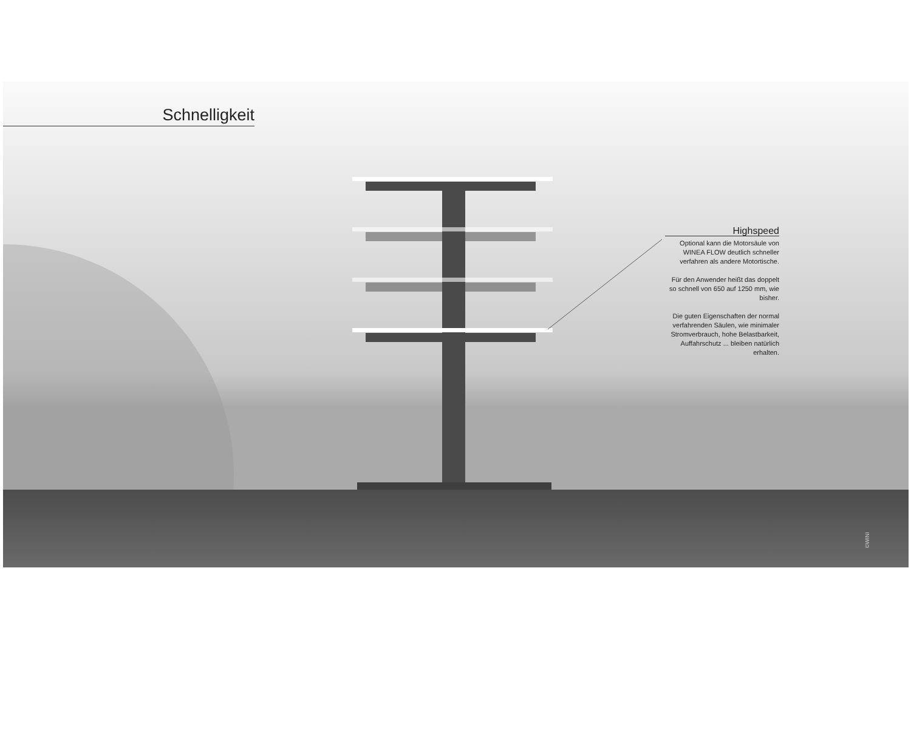Schnelligkeit
Highspeed
Optional kann die Motorsäule von WINEA FLOW deutlich schneller verfahren als andere Motortische.
Für den Anwender heißt das doppelt so schnell von 650 auf 1250 mm, wie bisher.
Die guten Eigenschaften der normal verfahrenden Säulen, wie minimaler Stromverbrauch, hohe Belastbarkeit, Auffahrschutz ... bleiben natürlich erhalten.
©WINI